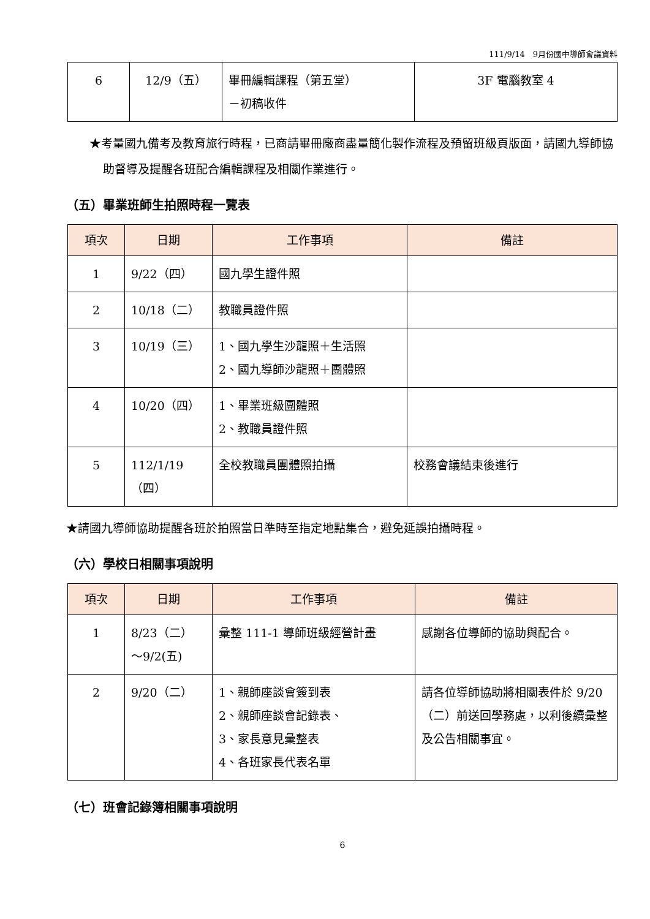111/9/14　9月份國中導師會議資料
| 6 | 12/9（五） | 畢冊編輯課程（第五堂） －初稿收件 | 3F 電腦教室 4 |
★考量國九備考及教育旅行時程，已商請畢冊廠商盡量簡化製作流程及預留班級頁版面，請國九導師協助督導及提醒各班配合編輯課程及相關作業進行。
（五）畢業班師生拍照時程一覽表
| 項次 | 日期 | 工作事項 | 備註 |
| --- | --- | --- | --- |
| 1 | 9/22（四） | 國九學生證件照 | |
| 2 | 10/18（二） | 教職員證件照 | |
| 3 | 10/19（三） | 1、國九學生沙龍照＋生活照 2、國九導師沙龍照＋團體照 | |
| 4 | 10/20（四） | 1、畢業班級團體照 2、教職員證件照 | |
| 5 | 112/1/19 （四） | 全校教職員團體照拍攝 | 校務會議結束後進行 |
★請國九導師協助提醒各班於拍照當日準時至指定地點集合，避免延誤拍攝時程。
（六）學校日相關事項說明
| 項次 | 日期 | 工作事項 | 備註 |
| --- | --- | --- | --- |
| 1 | 8/23（二） ～9/2(五) | 彙整 111-1 導師班級經營計畫 | 感謝各位導師的協助與配合。 |
| 2 | 9/20（二） | 1、親師座談會簽到表 2、親師座談會記錄表、 3、家長意見彙整表 4、各班家長代表名單 | 請各位導師協助將相關表件於 9/20（二）前送回學務處，以利後續彙整及公告相關事宜。 |
（七）班會記錄簿相關事項說明
6